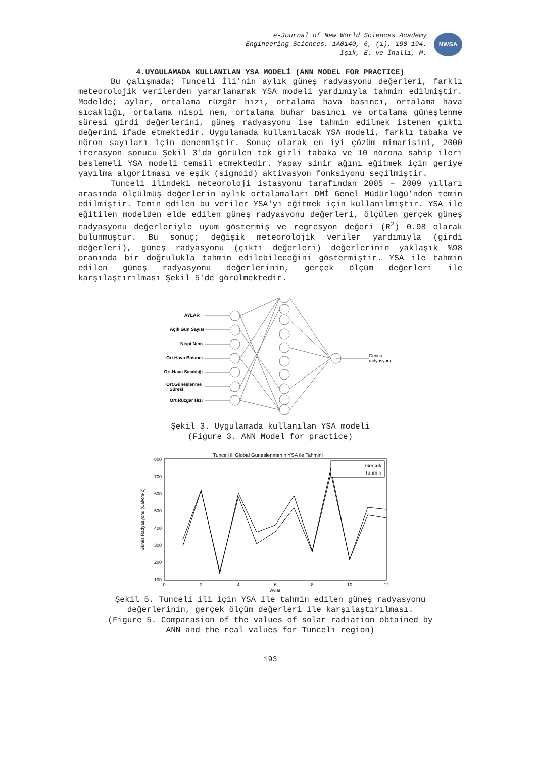e-Journal of New World Sciences Academy
Engineering Sciences, 1A0140, 6, (1), 190-194.
Işık, E. ve İnallı, M.
NWSA
4.UYGULAMADA KULLANILAN YSA MODELİ (ANN MODEL FOR PRACTICE)
Bu çalışmada; Tunceli İli’nin aylık güneş radyasyonu değerleri, farklı meteorolojik verilerden yararlanarak YSA modeli yardımıyla tahmin edilmiştir. Modelde; aylar, ortalama rüzgâr hızı, ortalama hava basıncı, ortalama hava sıcaklığı, ortalama nispi nem, ortalama buhar basıncı ve ortalama güneşlenme süresi girdi değerlerini, güneş radyasyonu ise tahmin edilmek istenen çıktı değerini ifade etmektedir. Uygulamada kullanılacak YSA modeli, farklı tabaka ve nöron sayıları için denenmiştir. Sonuç olarak en iyi çözüm mimarisini, 2000 iterasyon sonucu Şekil 3'da görülen tek gizli tabaka ve 10 nörona sahip ileri beslemeli YSA modeli temsil etmektedir. Yapay sinir ağını eğitmek için geriye yayılma algoritması ve eşik (sigmoid) aktivasyon fonksiyonu seçilmiştir.
Tunceli ilindeki meteoroloji istasyonu tarafından 2005 – 2009 yılları arasında ölçülmüş değerlerin aylık ortalamaları DMİ Genel Müdürlüğü’nden temin edilmiştir. Temin edilen bu veriler YSA'yı eğitmek için kullanılmıştır. YSA ile eğitilen modelden elde edilen güneş radyasyonu değerleri, ölçülen gerçek güneş radyasyonu değerleriyle uyum göstermiş ve regresyon değeri (R<sup>2</sup>) 0.98 olarak bulunmuştur. Bu sonuç; değişik meteorolojik veriler yardımıyla (girdi değerleri), güneş radyasyonu (çıktı değerleri) değerlerinin yaklaşık %98 oranında bir doğrulukla tahmin edilebileceğini göstermiştir. YSA ile tahmin edilen güneş radyasyonu değerlerinin, gerçek ölçüm değerleri ile karşılaştırılması Şekil 5'de görülmektedir.
AYLAR
Açık Gün Sayısı
Nispi Nem
Ort.Hava Basıncı
Ort.Hava Sıcaklığı
Ort.Güneşlenme
Süresi
Ort.Rüzgar Hızı
Güneş
radyasyonu
Şekil 3. Uygulamada kullanılan YSA modeli
(Figure 3. ANN Model for practice)
Tunceli ili Global Güneslenmenin YSA ile Tahmini
800
700
600
500
400
300
200
100
0
2
4
6
8
10
12
Aylar
Günes Radyasyonu (Cal/cm-2)
Gercek
Tahmin
Şekil 5. Tunceli ili için YSA ile tahmin edilen güneş radyasyonu
değerlerinin, gerçek ölçüm değerleri ile karşılaştırılması.
(Figure 5. Comparasion of the values of solar radiation obtained by
ANN and the real values for Tuncelı region)
193